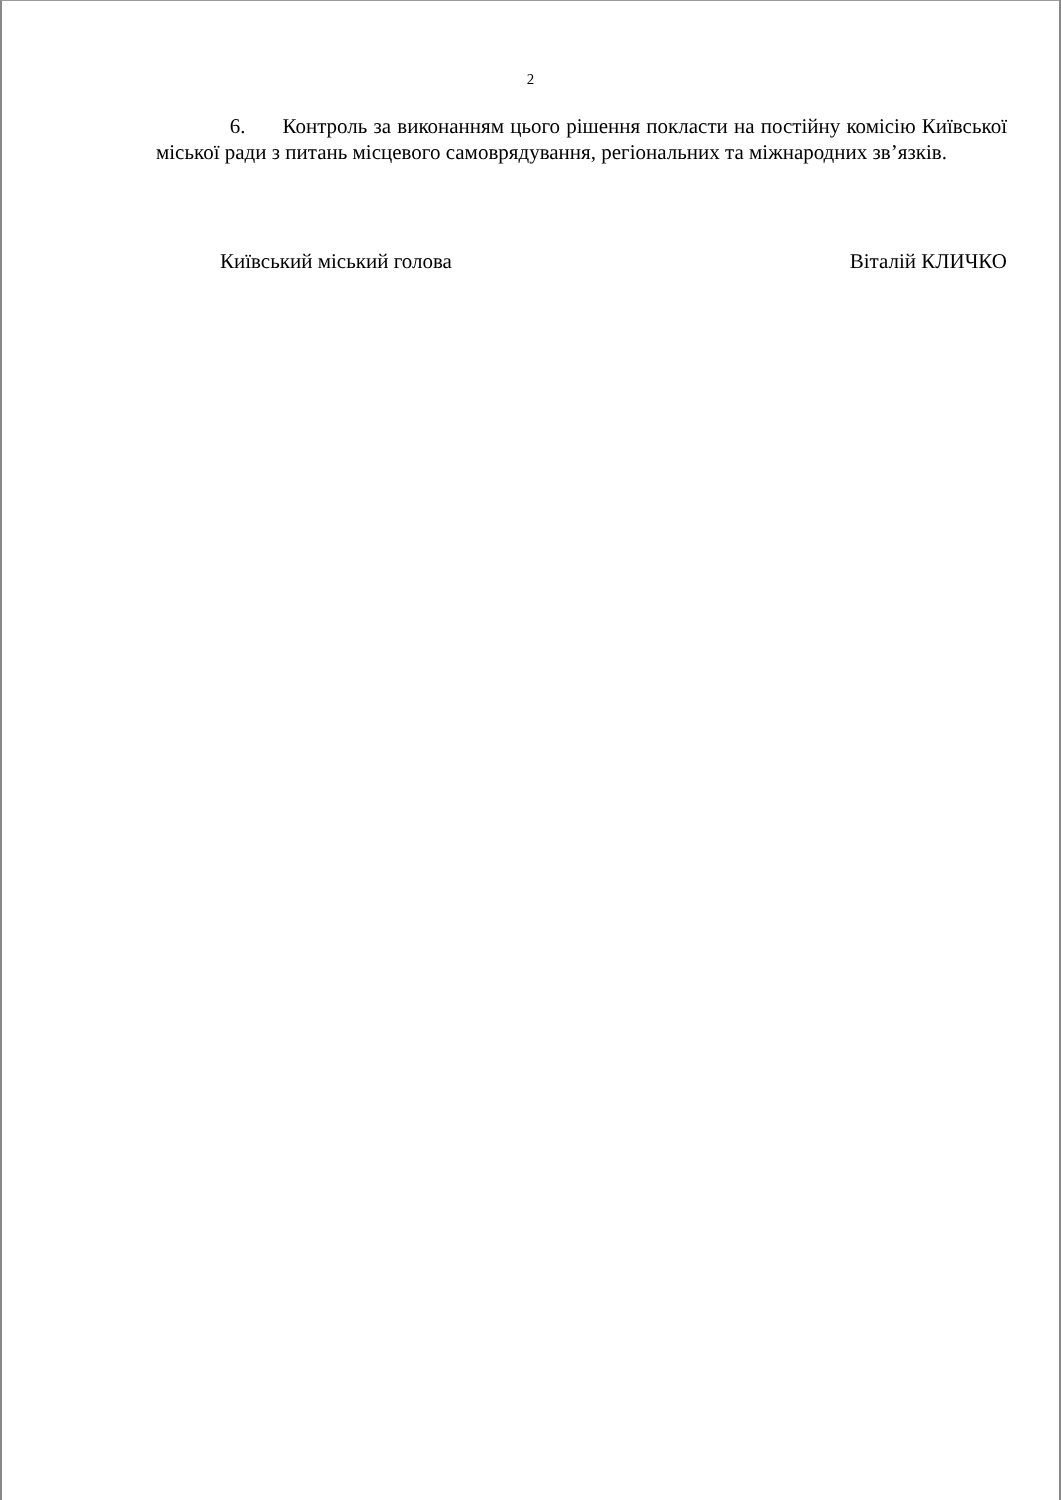2
6. Контроль за виконанням цього рішення покласти на постійну комісію Київської міської ради з питань місцевого самоврядування, регіональних та міжнародних зв’язків.
Київський міський голова Віталій КЛИЧКО